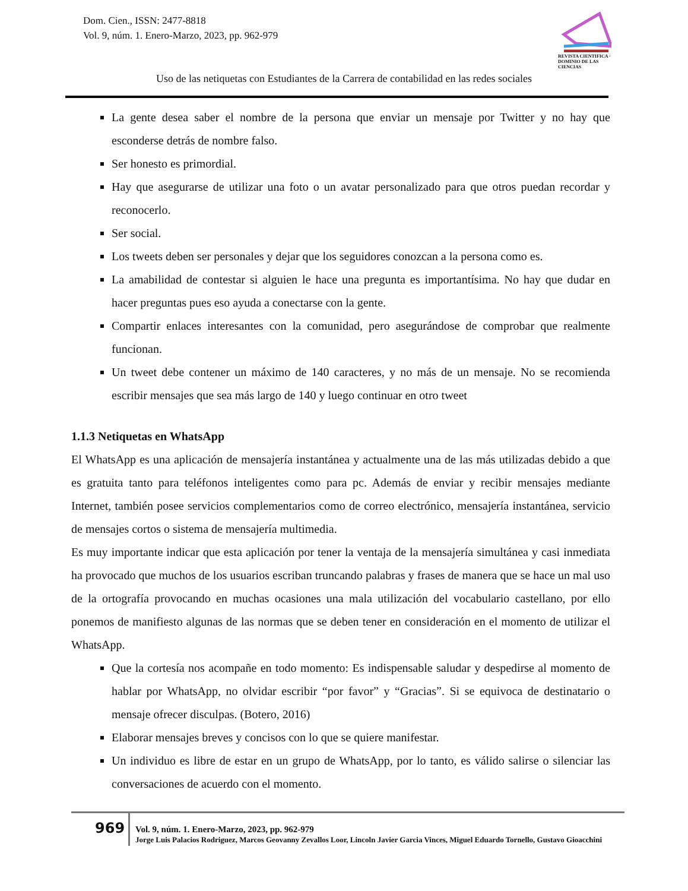Dom. Cien., ISSN: 2477-8818
Vol. 9, núm. 1. Enero-Marzo, 2023, pp. 962-979
REVISTA CIENTIFICA · DOMINIO DE LAS CIENCIAS
Uso de las netiquetas con Estudiantes de la Carrera de contabilidad en las redes sociales
La gente desea saber el nombre de la persona que enviar un mensaje por Twitter y no hay que esconderse detrás de nombre falso.
Ser honesto es primordial.
Hay que asegurarse de utilizar una foto o un avatar personalizado para que otros puedan recordar y reconocerlo.
Ser social.
Los tweets deben ser personales y dejar que los seguidores conozcan a la persona como es.
La amabilidad de contestar si alguien le hace una pregunta es importantísima. No hay que dudar en hacer preguntas pues eso ayuda a conectarse con la gente.
Compartir enlaces interesantes con la comunidad, pero asegurándose de comprobar que realmente funcionan.
Un tweet debe contener un máximo de 140 caracteres, y no más de un mensaje. No se recomienda escribir mensajes que sea más largo de 140 y luego continuar en otro tweet
1.1.3 Netiquetas en WhatsApp
El WhatsApp es una aplicación de mensajería instantánea y actualmente una de las más utilizadas debido a que es gratuita tanto para teléfonos inteligentes como para pc. Además de enviar y recibir mensajes mediante Internet, también posee servicios complementarios como de correo electrónico, mensajería instantánea, servicio de mensajes cortos o sistema de mensajería multimedia.
Es muy importante indicar que esta aplicación por tener la ventaja de la mensajería simultánea y casi inmediata ha provocado que muchos de los usuarios escriban truncando palabras y frases de manera que se hace un mal uso de la ortografía provocando en muchas ocasiones una mala utilización del vocabulario castellano, por ello ponemos de manifiesto algunas de las normas que se deben tener en consideración en el momento de utilizar el WhatsApp.
Que la cortesía nos acompañe en todo momento: Es indispensable saludar y despedirse al momento de hablar por WhatsApp, no olvidar escribir “por favor” y “Gracias”. Si se equivoca de destinatario o mensaje ofrecer disculpas. (Botero, 2016)
Elaborar mensajes breves y concisos con lo que se quiere manifestar.
Un individuo es libre de estar en un grupo de WhatsApp, por lo tanto, es válido salirse o silenciar las conversaciones de acuerdo con el momento.
969
Vol. 9, núm. 1. Enero-Marzo, 2023, pp. 962-979
Jorge Luis Palacios Rodriguez, Marcos Geovanny Zevallos Loor, Lincoln Javier Garcia Vinces, Miguel Eduardo Tornello, Gustavo Gioacchini